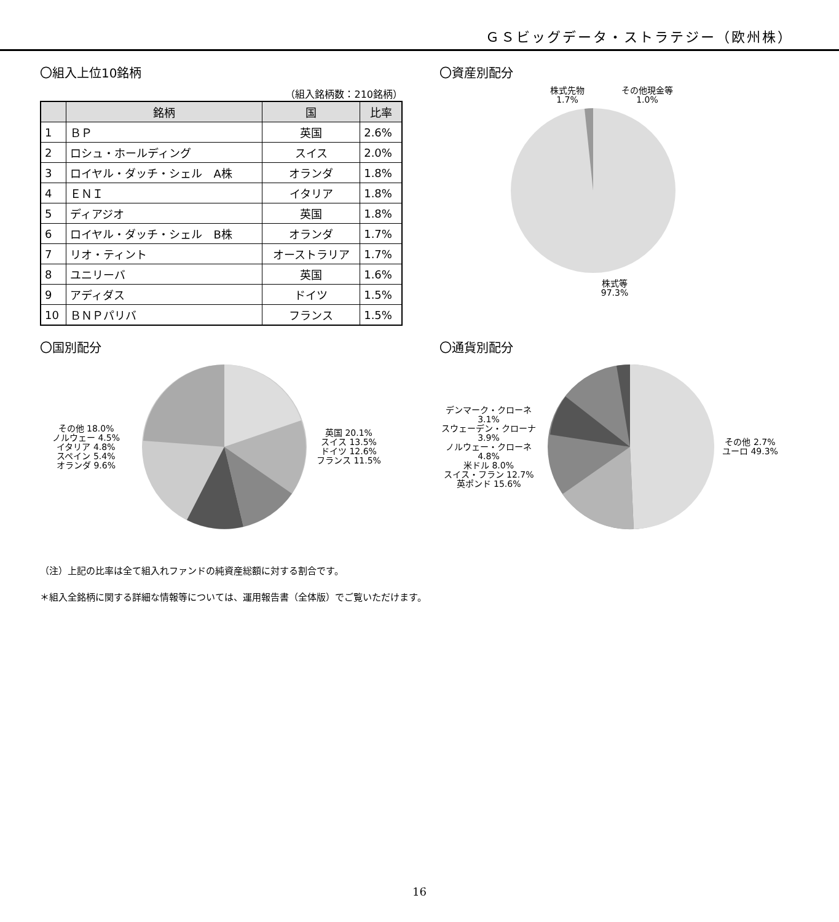ＧＳビッグデータ・ストラテジー（欧州株）
〇組入上位10銘柄
（組入銘柄数：210銘柄）
| | 銘柄 | 国 | 比率 |
| --- | --- | --- | --- |
| 1 | ＢＰ | 英国 | 2.6% |
| 2 | ロシュ・ホールディング | スイス | 2.0% |
| 3 | ロイヤル・ダッチ・シェル A株 | オランダ | 1.8% |
| 4 | ＥＮＩ | イタリア | 1.8% |
| 5 | ディアジオ | 英国 | 1.8% |
| 6 | ロイヤル・ダッチ・シェル B株 | オランダ | 1.7% |
| 7 | リオ・ティント | オーストラリア | 1.7% |
| 8 | ユニリーバ | 英国 | 1.6% |
| 9 | アディダス | ドイツ | 1.5% |
| 10 | ＢＮＰパリバ | フランス | 1.5% |
〇資産別配分
株式先物
1.7%
その他現金等
1.0%
株式等
97.3%
〇国別配分
その他 18.0%
ノルウェー 4.5%
イタリア 4.8%
スペイン 5.4%
オランダ 9.6%
英国 20.1%
スイス 13.5%
ドイツ 12.6%
フランス 11.5%
〇通貨別配分
デンマーク・クローネ 3.1%
スウェーデン・クローナ 3.9%
ノルウェー・クローネ 4.8%
米ドル 8.0%
スイス・フラン 12.7%
英ポンド 15.6%
その他 2.7%
ユーロ 49.3%
（注）上記の比率は全て組入れファンドの純資産総額に対する割合です。
＊組入全銘柄に関する詳細な情報等については、運用報告書（全体版）でご覧いただけます。
16